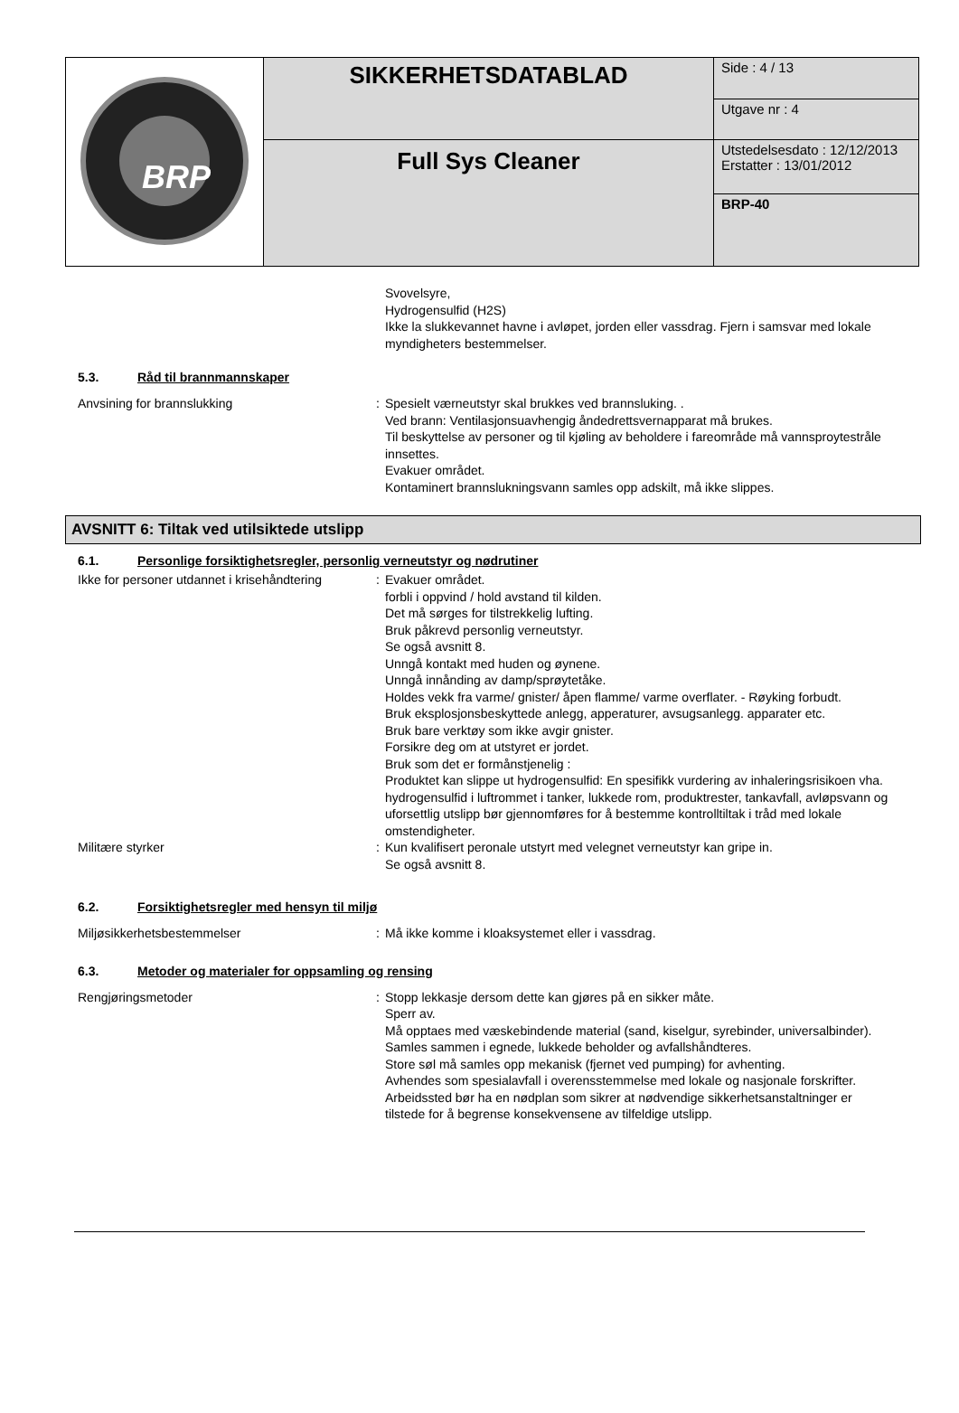| BRP | SIKKERHETSDATABLAD | Side : 4 / 13 |
| | | Utgave nr : 4 |
| | Full Sys Cleaner | |
| | | Utstedelsesdato : 12/12/2013 Erstatter : 13/01/2012 |
| | | BRP-40 |
Svovelsyre,
Hydrogensulfid (H2S)
Ikke la slukkevannet havne i avløpet, jorden eller vassdrag. Fjern i samsvar med lokale myndigheters bestemmelser.
5.3. Råd til brannmannskaper
Anvsining for brannslukking : Spesielt værneutstyr skal brukkes ved brannsluking. .
Ved brann: Ventilasjonsuavhengig åndedrettsvernapparat må brukes.
Til beskyttelse av personer og til kjøling av beholdere i fareområde må vannsproytestråle innsettes.
Evakuer området.
Kontaminert brannslukningsvann samles opp adskilt, må ikke slippes.
AVSNITT 6: Tiltak ved utilsiktede utslipp
6.1. Personlige forsiktighetsregler, personlig verneutstyr og nødrutiner
Ikke for personer utdannet i krisehåndtering
: Evakuer området.
forbli i oppvind / hold avstand til kilden.
Det må sørges for tilstrekkelig lufting.
Bruk påkrevd personlig verneutstyr.
Se også avsnitt 8.
Unngå kontakt med huden og øynene.
Unngå innånding av damp/sprøytetåke.
Holdes vekk fra varme/ gnister/ åpen flamme/ varme overflater. - Røyking forbudt.
Bruk eksplosjonsbeskyttede anlegg, apperaturer, avsugsanlegg. apparater etc.
Bruk bare verktøy som ikke avgir gnister.
Forsikre deg om at utstyret er jordet.
Bruk som det er formånstjenelig :
Produktet kan slippe ut hydrogensulfid: En spesifikk vurdering av inhaleringsrisikoen vha. hydrogensulfid i luftrommet i tanker, lukkede rom, produktrester, tankavfall, avløpsvann og uforsettlig utslipp bør gjennomføres for å bestemme kontrolltiltak i tråd med lokale omstendigheter.
Militære styrker : Kun kvalifisert peronale utstyrt med velegnet verneutstyr kan gripe in.
Se også avsnitt 8.
6.2. Forsiktighetsregler med hensyn til miljø
Miljøsikkerhetsbestemmelser : Må ikke komme i kloaksystemet eller i vassdrag.
6.3. Metoder og materialer for oppsamling og rensing
Rengjøringsmetoder : Stopp lekkasje dersom dette kan gjøres på en sikker måte.
Sperr av.
Må opptaes med væskebindende material (sand, kiselgur, syrebinder, universalbinder).
Samles sammen i egnede, lukkede beholder og avfallshåndteres.
Store søl må samles opp mekanisk (fjernet ved pumping) for avhenting.
Avhendes som spesialavfall i overensstemmelse med lokale og nasjonale forskrifter.
Arbeidssted bør ha en nødplan som sikrer at nødvendige sikkerhetsanstaltninger er tilstede for å begrense konsekvensene av tilfeldige utslipp.